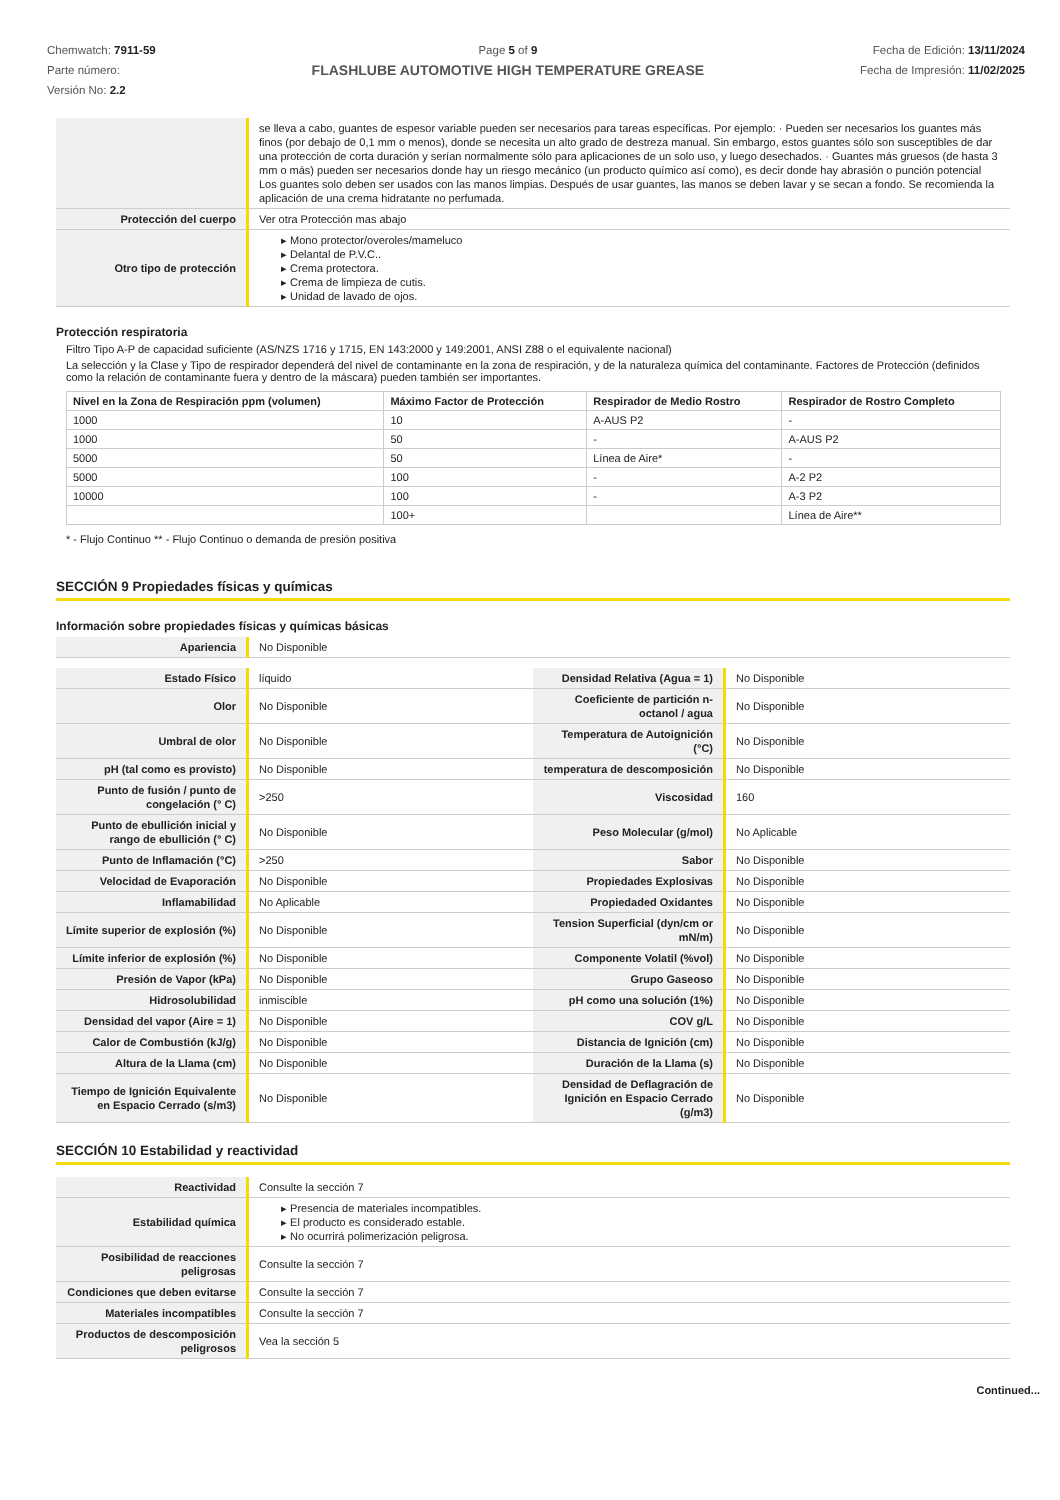Chemwatch: 7911-59
Parte número:
Versión No: 2.2
Page 5 of 9
FLASHLUBE AUTOMOTIVE HIGH TEMPERATURE GREASE
Fecha de Edición: 13/11/2024
Fecha de Impresión: 11/02/2025
| | se lleva a cabo, guantes de espesor variable pueden ser necesarios para tareas específicas. Por ejemplo: · Pueden ser necesarios los guantes más finos (por debajo de 0,1 mm o menos), donde se necesita un alto grado de destreza manual. Sin embargo, estos guantes sólo son susceptibles de dar una protección de corta duración y serían normalmente sólo para aplicaciones de un solo uso, y luego desechados. · Guantes más gruesos (de hasta 3 mm o más) pueden ser necesarios donde hay un riesgo mecánico (un producto químico así como), es decir donde hay abrasión o punción potencial Los guantes solo deben ser usados con las manos limpias. Después de usar guantes, las manos se deben lavar y se secan a fondo. Se recomienda la aplicación de una crema hidratante no perfumada. |
| Protección del cuerpo | Ver otra Protección mas abajo |
| Otro tipo de protección | ▸ Mono protector/overoles/mameluco ▸ Delantal de P.V.C.. ▸ Crema protectora. ▸ Crema de limpieza de cutis. ▸ Unidad de lavado de ojos. |
Protección respiratoria
Filtro Tipo A-P de capacidad suficiente (AS/NZS 1716 y 1715, EN 143:2000 y 149:2001, ANSI Z88 o el equivalente nacional)
La selección y la Clase y Tipo de respirador dependerá del nivel de contaminante en la zona de respiración, y de la naturaleza química del contaminante. Factores de Protección (definidos como la relación de contaminante fuera y dentro de la máscara) pueden también ser importantes.
| Nivel en la Zona de Respiración ppm (volumen) | Máximo Factor de Protección | Respirador de Medio Rostro | Respirador de Rostro Completo |
| --- | --- | --- | --- |
| 1000 | 10 | A-AUS P2 | - |
| 1000 | 50 | - | A-AUS P2 |
| 5000 | 50 | Línea de Aire* | - |
| 5000 | 100 | - | A-2 P2 |
| 10000 | 100 | - | A-3 P2 |
| | 100+ | | Línea de Aire** |
* - Flujo Continuo ** - Flujo Continuo o demanda de presión positiva
SECCIÓN 9 Propiedades físicas y químicas
Información sobre propiedades físicas y químicas básicas
| Apariencia | No Disponible |
| Estado Físico | líquido | Densidad Relativa (Agua = 1) | No Disponible |
| Olor | No Disponible | Coeficiente de partición n-octanol / agua | No Disponible |
| Umbral de olor | No Disponible | Temperatura de Autoignición (°C) | No Disponible |
| pH (tal como es provisto) | No Disponible | temperatura de descomposición | No Disponible |
| Punto de fusión / punto de congelación (° C) | >250 | Viscosidad | 160 |
| Punto de ebullición inicial y rango de ebullición (° C) | No Disponible | Peso Molecular (g/mol) | No Aplicable |
| Punto de Inflamación (°C) | >250 | Sabor | No Disponible |
| Velocidad de Evaporación | No Disponible | Propiedades Explosivas | No Disponible |
| Inflamabilidad | No Aplicable | Propiedaded Oxidantes | No Disponible |
| Límite superior de explosión (%) | No Disponible | Tension Superficial (dyn/cm or mN/m) | No Disponible |
| Límite inferior de explosión (%) | No Disponible | Componente Volatil (%vol) | No Disponible |
| Presión de Vapor (kPa) | No Disponible | Grupo Gaseoso | No Disponible |
| Hidrosolubilidad | inmiscible | pH como una solución (1%) | No Disponible |
| Densidad del vapor (Aire = 1) | No Disponible | COV g/L | No Disponible |
| Calor de Combustión (kJ/g) | No Disponible | Distancia de Ignición (cm) | No Disponible |
| Altura de la Llama (cm) | No Disponible | Duración de la Llama (s) | No Disponible |
| Tiempo de Ignición Equivalente en Espacio Cerrado (s/m3) | No Disponible | Densidad de Deflagración de Ignición en Espacio Cerrado (g/m3) | No Disponible |
SECCIÓN 10 Estabilidad y reactividad
| Reactividad | Consulte la sección 7 |
| Estabilidad química | ▸ Presencia de materiales incompatibles. ▸ El producto es considerado estable. ▸ No ocurrirá polimerización peligrosa. |
| Posibilidad de reacciones peligrosas | Consulte la sección 7 |
| Condiciones que deben evitarse | Consulte la sección 7 |
| Materiales incompatibles | Consulte la sección 7 |
| Productos de descomposición peligrosos | Vea la sección 5 |
Continued...